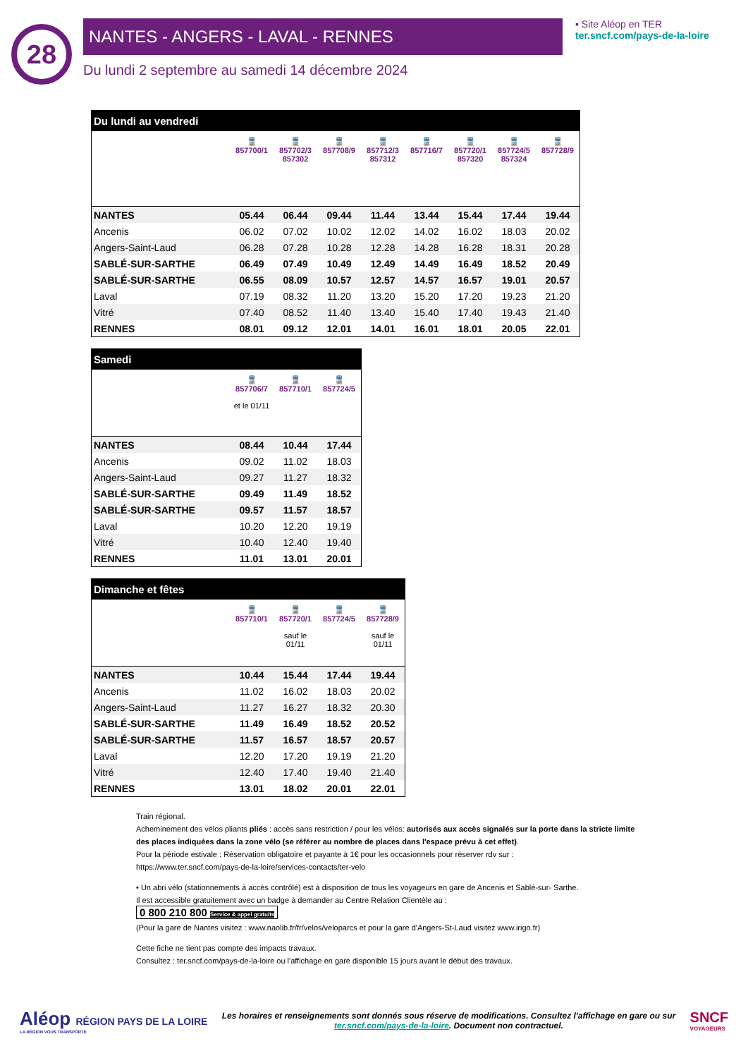28
NANTES - ANGERS - LAVAL - RENNES
Du lundi 2 septembre au samedi 14 décembre 2024
▪ Site Aléop en TER
ter.sncf.com/pays-de-la-loire
| Du lundi au vendredi | | | | | | | | |
| --- | --- | --- | --- | --- | --- | --- | --- | --- |
| | 🚆 857700/1 | 🚆 857702/3 857302 | 🚆 857708/9 | 🚆 857712/3 857312 | 🚆 857716/7 | 🚆 857720/1 857320 | 🚆 857724/5 857324 | 🚆 857728/9 |
| NANTES | 05.44 | 06.44 | 09.44 | 11.44 | 13.44 | 15.44 | 17.44 | 19.44 |
| Ancenis | 06.02 | 07.02 | 10.02 | 12.02 | 14.02 | 16.02 | 18.03 | 20.02 |
| Angers-Saint-Laud | 06.28 | 07.28 | 10.28 | 12.28 | 14.28 | 16.28 | 18.31 | 20.28 |
| SABLÉ-SUR-SARTHE | 06.49 | 07.49 | 10.49 | 12.49 | 14.49 | 16.49 | 18.52 | 20.49 |
| SABLÉ-SUR-SARTHE | 06.55 | 08.09 | 10.57 | 12.57 | 14.57 | 16.57 | 19.01 | 20.57 |
| Laval | 07.19 | 08.32 | 11.20 | 13.20 | 15.20 | 17.20 | 19.23 | 21.20 |
| Vitré | 07.40 | 08.52 | 11.40 | 13.40 | 15.40 | 17.40 | 19.43 | 21.40 |
| RENNES | 08.01 | 09.12 | 12.01 | 14.01 | 16.01 | 18.01 | 20.05 | 22.01 |
| Samedi | | | |
| --- | --- | --- | --- |
| | 🚆 857706/7 et le 01/11 | 🚆 857710/1 | 🚆 857724/5 |
| NANTES | 08.44 | 10.44 | 17.44 |
| Ancenis | 09.02 | 11.02 | 18.03 |
| Angers-Saint-Laud | 09.27 | 11.27 | 18.32 |
| SABLÉ-SUR-SARTHE | 09.49 | 11.49 | 18.52 |
| SABLÉ-SUR-SARTHE | 09.57 | 11.57 | 18.57 |
| Laval | 10.20 | 12.20 | 19.19 |
| Vitré | 10.40 | 12.40 | 19.40 |
| RENNES | 11.01 | 13.01 | 20.01 |
| Dimanche et fêtes | | | | |
| --- | --- | --- | --- | --- |
| | 🚆 857710/1 | 🚆 857720/1 sauf le 01/11 | 🚆 857724/5 | 🚆 857728/9 sauf le 01/11 |
| NANTES | 10.44 | 15.44 | 17.44 | 19.44 |
| Ancenis | 11.02 | 16.02 | 18.03 | 20.02 |
| Angers-Saint-Laud | 11.27 | 16.27 | 18.32 | 20.30 |
| SABLÉ-SUR-SARTHE | 11.49 | 16.49 | 18.52 | 20.52 |
| SABLÉ-SUR-SARTHE | 11.57 | 16.57 | 18.57 | 20.57 |
| Laval | 12.20 | 17.20 | 19.19 | 21.20 |
| Vitré | 12.40 | 17.40 | 19.40 | 21.40 |
| RENNES | 13.01 | 18.02 | 20.01 | 22.01 |
Train régional.
Acheminement des vélos pliants pliés : accès sans restriction / pour les vélos: autorisés aux accès signalés sur la porte dans la stricte limite des places indiquées dans la zone vélo (se référer au nombre de places dans l'espace prévu à cet effet).
Pour la période estivale : Réservation obligatoire et payante à 1€ pour les occasionnels pour réserver rdv sur :
https://www.ter.sncf.com/pays-de-la-loire/services-contacts/ter-velo
• Un abri vélo (stationnements à accès contrôlé) est à disposition de tous les voyageurs en gare de Ancenis et Sablé-sur- Sarthe.
Il est accessible gratuitement avec un badge à demander au Centre Relation Clientèle au :
0 800 210 800 Service & appel gratuits
(Pour la gare de Nantes visitez : www.naolib.fr/fr/velos/veloparcs et pour la gare d'Angers-St-Laud visitez www.irigo.fr)
Cette fiche ne tient pas compte des impacts travaux.
Consultez : ter.sncf.com/pays-de-la-loire ou l'affichage en gare disponible 15 jours avant le début des travaux.
Aléop RÉGION PAYS DE LA LOIRE
LA RÉGION VOUS TRANSPORTE
Les horaires et renseignements sont donnés sous réserve de modifications. Consultez l'affichage en gare ou sur ter.sncf.com/pays-de-la-loire. Document non contractuel.
SNCF
VOYAGEURS